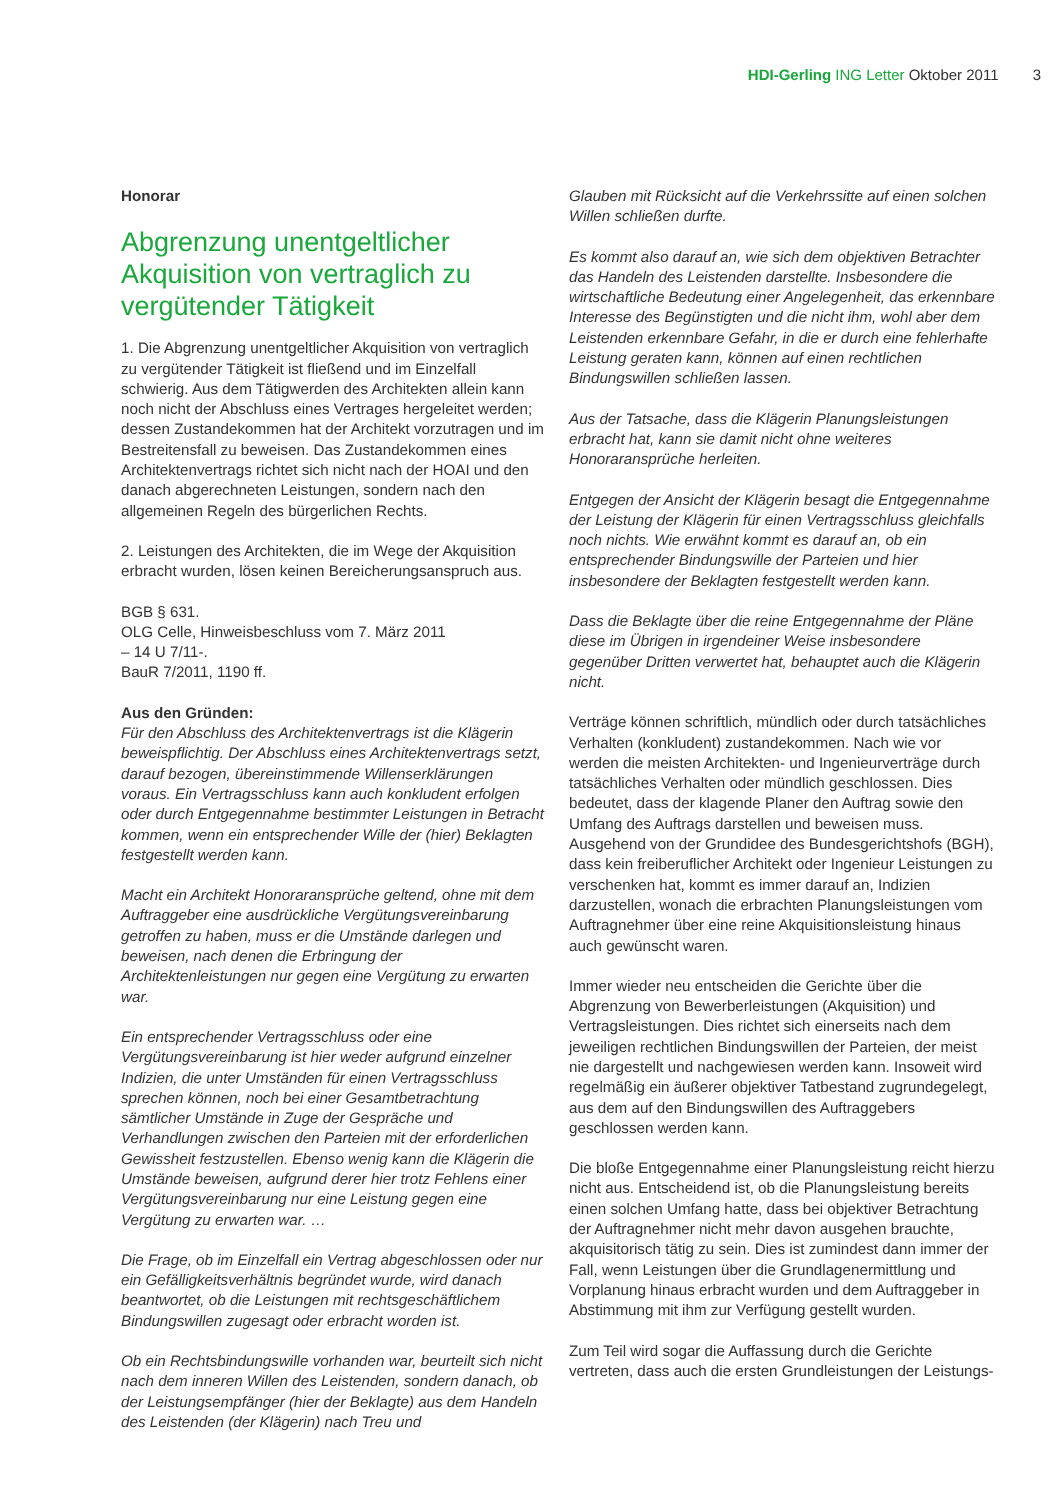HDI-Gerling ING Letter Oktober 2011 3
Honorar
Abgrenzung unentgeltlicher Akquisition von vertraglich zu vergütender Tätigkeit
1. Die Abgrenzung unentgeltlicher Akquisition von vertraglich zu vergütender Tätigkeit ist fließend und im Einzelfall schwierig. Aus dem Tätigwerden des Architekten allein kann noch nicht der Abschluss eines Vertrages hergeleitet werden; dessen Zustandekommen hat der Architekt vorzutragen und im Bestreitensfall zu beweisen. Das Zustandekommen eines Architektenvertrags richtet sich nicht nach der HOAI und den danach abgerechneten Leistungen, sondern nach den allgemeinen Regeln des bürgerlichen Rechts.
2. Leistungen des Architekten, die im Wege der Akquisition erbracht wurden, lösen keinen Bereicherungsanspruch aus.
BGB § 631.
OLG Celle, Hinweisbeschluss vom 7. März 2011
– 14 U 7/11-.
BauR 7/2011, 1190 ff.
Aus den Gründen:
Für den Abschluss des Architektenvertrags ist die Klägerin beweispflichtig. Der Abschluss eines Architektenvertrags setzt, darauf bezogen, übereinstimmende Willenserklärungen voraus. Ein Vertragsschluss kann auch konkludent erfolgen oder durch Entgegennahme bestimmter Leistungen in Betracht kommen, wenn ein entsprechender Wille der (hier) Beklagten festgestellt werden kann.
Macht ein Architekt Honoraransprüche geltend, ohne mit dem Auftraggeber eine ausdrückliche Vergütungsvereinbarung getroffen zu haben, muss er die Umstände darlegen und beweisen, nach denen die Erbringung der Architektenleistungen nur gegen eine Vergütung zu erwarten war.
Ein entsprechender Vertragsschluss oder eine Vergütungsvereinbarung ist hier weder aufgrund einzelner Indizien, die unter Umständen für einen Vertragsschluss sprechen können, noch bei einer Gesamtbetrachtung sämtlicher Umstände in Zuge der Gespräche und Verhandlungen zwischen den Parteien mit der erforderlichen Gewissheit festzustellen. Ebenso wenig kann die Klägerin die Umstände beweisen, aufgrund derer hier trotz Fehlens einer Vergütungsvereinbarung nur eine Leistung gegen eine Vergütung zu erwarten war. …
Die Frage, ob im Einzelfall ein Vertrag abgeschlossen oder nur ein Gefälligkeitsverhältnis begründet wurde, wird danach beantwortet, ob die Leistungen mit rechtsgeschäftlichem Bindungswillen zugesagt oder erbracht worden ist.
Ob ein Rechtsbindungswille vorhanden war, beurteilt sich nicht nach dem inneren Willen des Leistenden, sondern danach, ob der Leistungsempfänger (hier der Beklagte) aus dem Handeln des Leistenden (der Klägerin) nach Treu und
Glauben mit Rücksicht auf die Verkehrssitte auf einen solchen Willen schließen durfte.
Es kommt also darauf an, wie sich dem objektiven Betrachter das Handeln des Leistenden darstellte. Insbesondere die wirtschaftliche Bedeutung einer Angelegenheit, das erkennbare Interesse des Begünstigten und die nicht ihm, wohl aber dem Leistenden erkennbare Gefahr, in die er durch eine fehlerhafte Leistung geraten kann, können auf einen rechtlichen Bindungswillen schließen lassen.
Aus der Tatsache, dass die Klägerin Planungsleistungen erbracht hat, kann sie damit nicht ohne weiteres Honoraransprüche herleiten.
Entgegen der Ansicht der Klägerin besagt die Entgegennahme der Leistung der Klägerin für einen Vertragsschluss gleichfalls noch nichts. Wie erwähnt kommt es darauf an, ob ein entsprechender Bindungswille der Parteien und hier insbesondere der Beklagten festgestellt werden kann.
Dass die Beklagte über die reine Entgegennahme der Pläne diese im Übrigen in irgendeiner Weise insbesondere gegenüber Dritten verwertet hat, behauptet auch die Klägerin nicht.
Verträge können schriftlich, mündlich oder durch tatsächliches Verhalten (konkludent) zustandekommen. Nach wie vor werden die meisten Architekten- und Ingenieurverträge durch tatsächliches Verhalten oder mündlich geschlossen. Dies bedeutet, dass der klagende Planer den Auftrag sowie den Umfang des Auftrags darstellen und beweisen muss. Ausgehend von der Grundidee des Bundesgerichtshofs (BGH), dass kein freiberuflicher Architekt oder Ingenieur Leistungen zu verschenken hat, kommt es immer darauf an, Indizien darzustellen, wonach die erbrachten Planungsleistungen vom Auftragnehmer über eine reine Akquisitionsleistung hinaus auch gewünscht waren.
Immer wieder neu entscheiden die Gerichte über die Abgrenzung von Bewerberleistungen (Akquisition) und Vertragsleistungen. Dies richtet sich einerseits nach dem jeweiligen rechtlichen Bindungswillen der Parteien, der meist nie dargestellt und nachgewiesen werden kann. Insoweit wird regelmäßig ein äußerer objektiver Tatbestand zugrundegelegt, aus dem auf den Bindungswillen des Auftraggebers geschlossen werden kann.
Die bloße Entgegennahme einer Planungsleistung reicht hierzu nicht aus. Entscheidend ist, ob die Planungsleistung bereits einen solchen Umfang hatte, dass bei objektiver Betrachtung der Auftragnehmer nicht mehr davon ausgehen brauchte, akquisitorisch tätig zu sein. Dies ist zumindest dann immer der Fall, wenn Leistungen über die Grundlagenermittlung und Vorplanung hinaus erbracht wurden und dem Auftraggeber in Abstimmung mit ihm zur Verfügung gestellt wurden.
Zum Teil wird sogar die Auffassung durch die Gerichte vertreten, dass auch die ersten Grundleistungen der Leistungs-